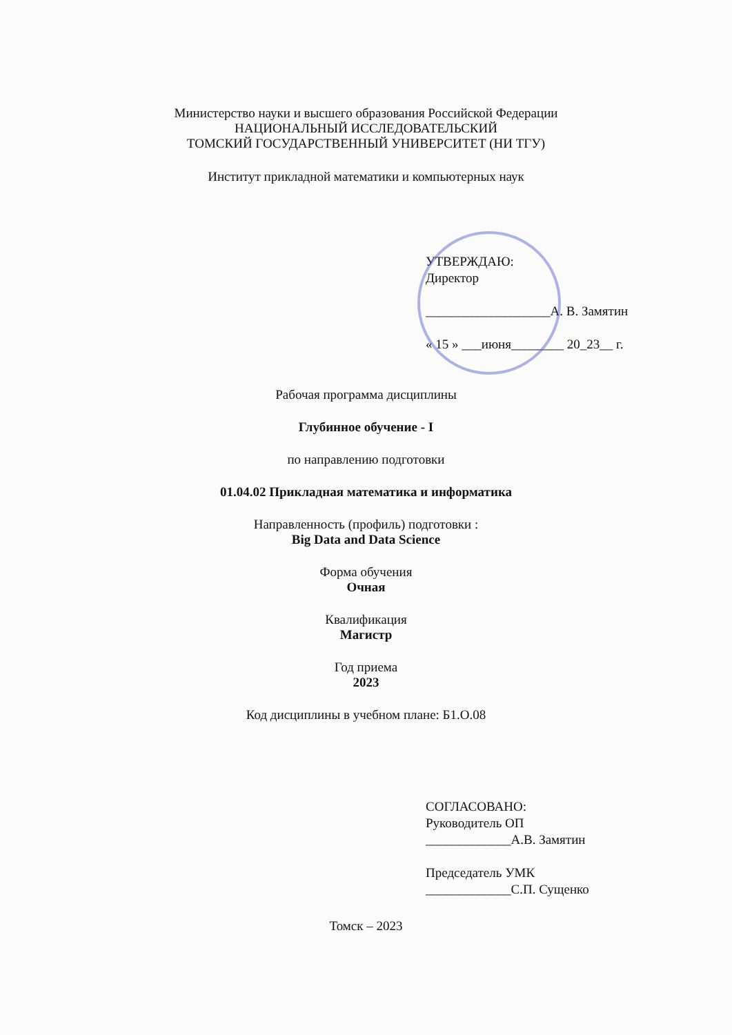Министерство науки и высшего образования Российской Федерации
НАЦИОНАЛЬНЫЙ ИССЛЕДОВАТЕЛЬСКИЙ
ТОМСКИЙ ГОСУДАРСТВЕННЫЙ УНИВЕРСИТЕТ (НИ ТГУ)
Институт прикладной математики и компьютерных наук
УТВЕРЖДАЮ:
Директор
___________________А. В. Замятин
« 15 » ___июня________ 20_23__ г.
Рабочая программа дисциплины
Глубинное обучение - I
по направлению подготовки
01.04.02 Прикладная математика и информатика
Направленность (профиль) подготовки :
Big Data and Data Science
Форма обучения
Очная
Квалификация
Магистр
Год приема
2023
Код дисциплины в учебном плане: Б1.О.08
СОГЛАСОВАНО:
Руководитель ОП
_____________А.В. Замятин
Председатель УМК
_____________С.П. Сущенко
Томск – 2023